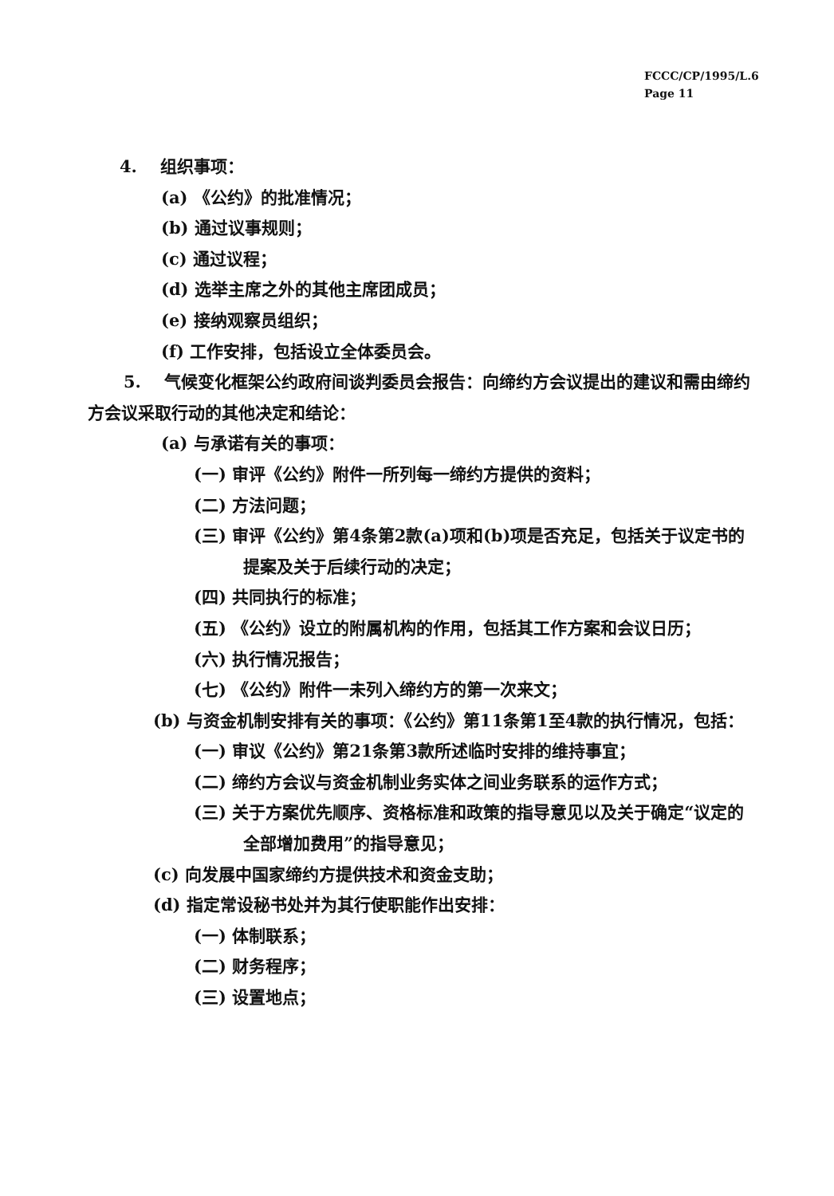FCCC/CP/1995/L.6
Page 11
4. 组织事项：
(a) 《公约》的批准情况；
(b) 通过议事规则；
(c) 通过议程；
(d) 选举主席之外的其他主席团成员；
(e) 接纳观察员组织；
(f) 工作安排，包括设立全体委员会。
5. 气候变化框架公约政府间谈判委员会报告：向缔约方会议提出的建议和需由缔约方会议采取行动的其他决定和结论：
(a) 与承诺有关的事项：
(一) 审评《公约》附件一所列每一缔约方提供的资料；
(二) 方法问题；
(三) 审评《公约》第4条第2款(a)项和(b)项是否充足，包括关于议定书的提案及关于后续行动的决定；
(四) 共同执行的标准；
(五) 《公约》设立的附属机构的作用，包括其工作方案和会议日历；
(六) 执行情况报告；
(七) 《公约》附件一未列入缔约方的第一次来文；
(b) 与资金机制安排有关的事项：《公约》第11条第1至4款的执行情况，包括：
(一) 审议《公约》第21条第3款所述临时安排的维持事宜；
(二) 缔约方会议与资金机制业务实体之间业务联系的运作方式；
(三) 关于方案优先顺序、资格标准和政策的指导意见以及关于确定“议定的全部增加费用”的指导意见；
(c) 向发展中国家缔约方提供技术和资金支助；
(d) 指定常设秘书处并为其行使职能作出安排：
(一) 体制联系；
(二) 财务程序；
(三) 设置地点；